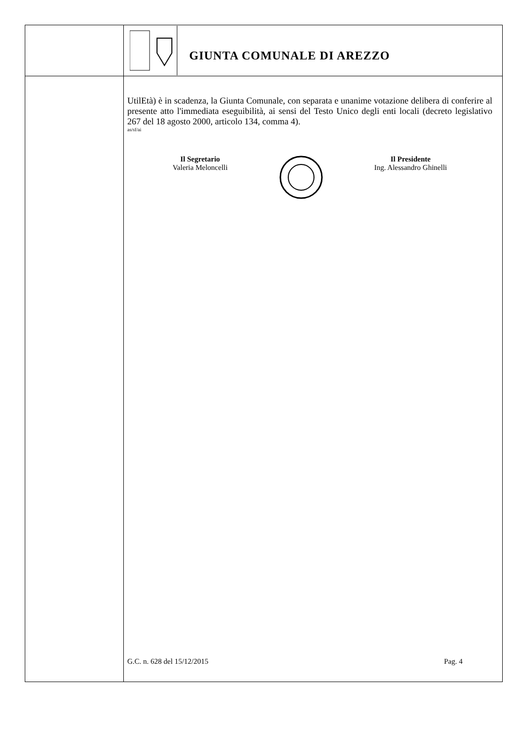GIUNTA COMUNALE DI AREZZO
UtilEtà) è in scadenza, la Giunta Comunale, con separata e unanime votazione delibera di conferire al presente atto l'immediata eseguibilità, ai sensi del Testo Unico degli enti locali (decreto legislativo 267 del 18 agosto 2000, articolo 134, comma 4).
as/sf/ai
Il Segretario
Valeria Meloncelli
Il Presidente
Ing. Alessandro Ghinelli
G.C. n. 628 del 15/12/2015 Pag. 4